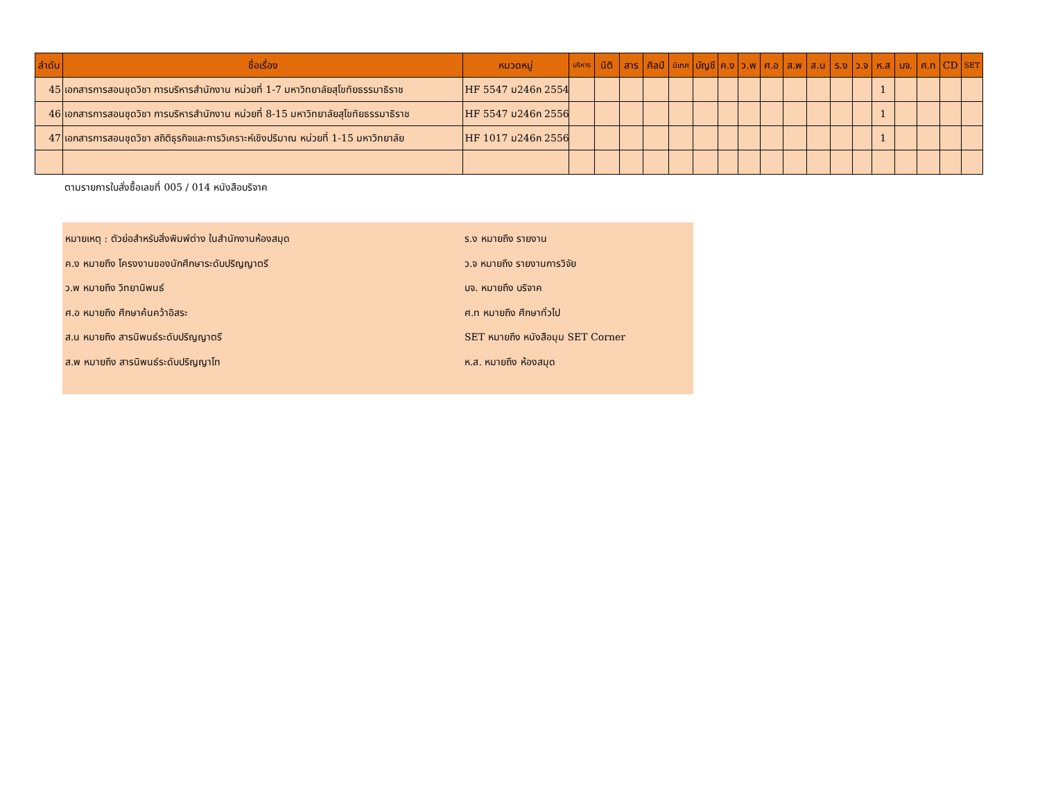| ลำดับ | ชื่อเรื่อง | หมวดหมู่ | บริหาร | นิติ | สาร | ศิลป์ | นิเทศ | บัญชี | ค.ง | ว.พ | ศ.อ | ส.พ | ส.น | ร.ง | ว.จ | ห.ส | บจ. | ศ.ท | CD | SET |
| --- | --- | --- | --- | --- | --- | --- | --- | --- | --- | --- | --- | --- | --- | --- | --- | --- | --- | --- | --- | --- |
| 45 | เอกสารการสอนชุดวิชา การบริหารสำนักงาน หน่วยที่ 1-7 มหาวิทยาลัยสุโขทัยธรรมาธิราช | HF 5547 ม246ก 2554 | | | | | | | | | | | | | | 1 | | | | |
| 46 | เอกสารการสอนชุดวิชา การบริหารสำนักงาน หน่วยที่ 8-15 มหาวิทยาลัยสุโขทัยธรรมาธิราช | HF 5547 ม246ก 2556 | | | | | | | | | | | | | | 1 | | | | |
| 47 | เอกสารการสอนชุดวิชา สถิติธุรกิจและการวิเคราะห์เชิงปริมาณ หน่วยที่ 1-15 มหาวิทยาลัย | HF 1017 ม246ก 2556 | | | | | | | | | | | | | | 1 | | | | |
ตามรายการใบสั่งซื้อเลขที่ 005 / 014 หนังสือบริจาค
หมายเหตุ : ตัวย่อสำหรับสิ่งพิมพ์ต่าง ในสำนักงานห้องสมุด
ค.ง หมายถึง โครงงานของนักศึกษาระดับปริญญาตรี
ว.พ หมายถึง วิทยานิพนธ์
ศ.อ หมายถึง ศึกษาค้นคว้าอิสระ
ส.น หมายถึง สารนิพนธ์ระดับปริญญาตรี
ส.พ หมายถึง สารนิพนธ์ระดับปริญญาโท
ร.ง หมายถึง รายงาน
ว.จ หมายถึง รายงานการวิจัย
บจ. หมายถึง บริจาค
ศ.ท หมายถึง ศึกษาทั่วไป
SET หมายถึง หนังสือมุม SET Corner
ห.ส. หมายถึง ห้องสมุด